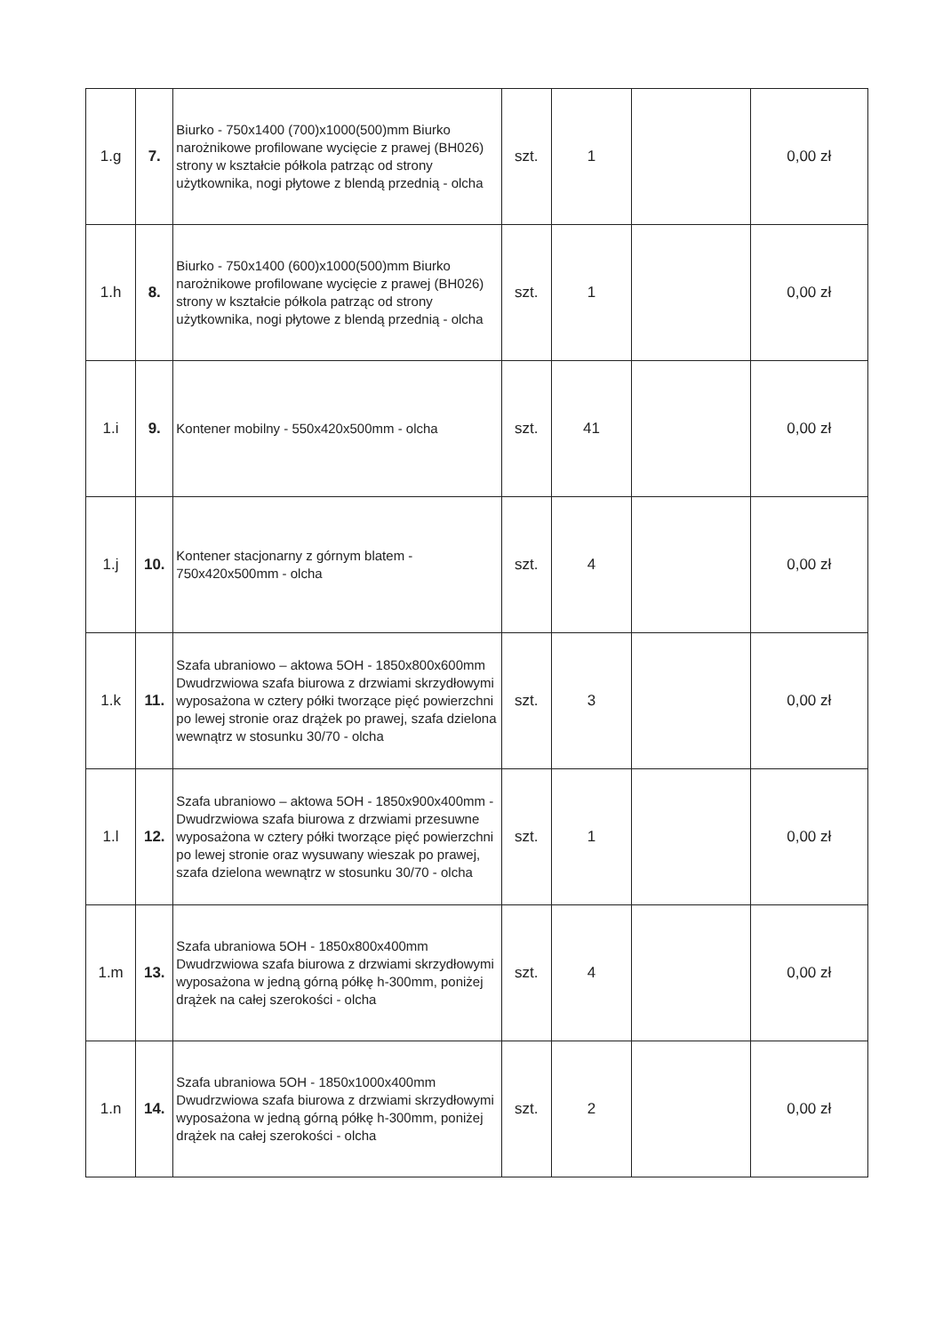| 1.g | 7. | Biurko - 750x1400 (700)x1000(500)mm Biurko narożnikowe profilowane wycięcie z prawej (BH026) strony w kształcie półkola patrząc od strony użytkownika, nogi płytowe z blendą przednią - olcha | szt. | 1 | | 0,00 zł |
| 1.h | 8. | Biurko - 750x1400 (600)x1000(500)mm Biurko narożnikowe profilowane wycięcie z prawej (BH026) strony w kształcie półkola patrząc od strony użytkownika, nogi płytowe z blendą przednią - olcha | szt. | 1 | | 0,00 zł |
| 1.i | 9. | Kontener mobilny - 550x420x500mm - olcha | szt. | 41 | | 0,00 zł |
| 1.j | 10. | Kontener stacjonarny z górnym blatem - 750x420x500mm - olcha | szt. | 4 | | 0,00 zł |
| 1.k | 11. | Szafa ubraniowo – aktowa 5OH - 1850x800x600mm Dwudrzwiowa szafa biurowa z drzwiami skrzydłowymi wyposażona w cztery półki tworzące pięć powierzchni po lewej stronie oraz drążek po prawej, szafa dzielona wewnątrz w stosunku 30/70 - olcha | szt. | 3 | | 0,00 zł |
| 1.l | 12. | Szafa ubraniowo – aktowa 5OH - 1850x900x400mm - Dwudrzwiowa szafa biurowa z drzwiami przesuwne wyposażona w cztery półki tworzące pięć powierzchni po lewej stronie oraz wysuwany wieszak po prawej, szafa dzielona wewnątrz w stosunku 30/70 - olcha | szt. | 1 | | 0,00 zł |
| 1.m | 13. | Szafa ubraniowa 5OH - 1850x800x400mm Dwudrzwiowa szafa biurowa z drzwiami skrzydłowymi wyposażona w jedną górną półkę h-300mm, poniżej drążek na całej szerokości - olcha | szt. | 4 | | 0,00 zł |
| 1.n | 14. | Szafa ubraniowa 5OH - 1850x1000x400mm Dwudrzwiowa szafa biurowa z drzwiami skrzydłowymi wyposażona w jedną górną półkę h-300mm, poniżej drążek na całej szerokości - olcha | szt. | 2 | | 0,00 zł |